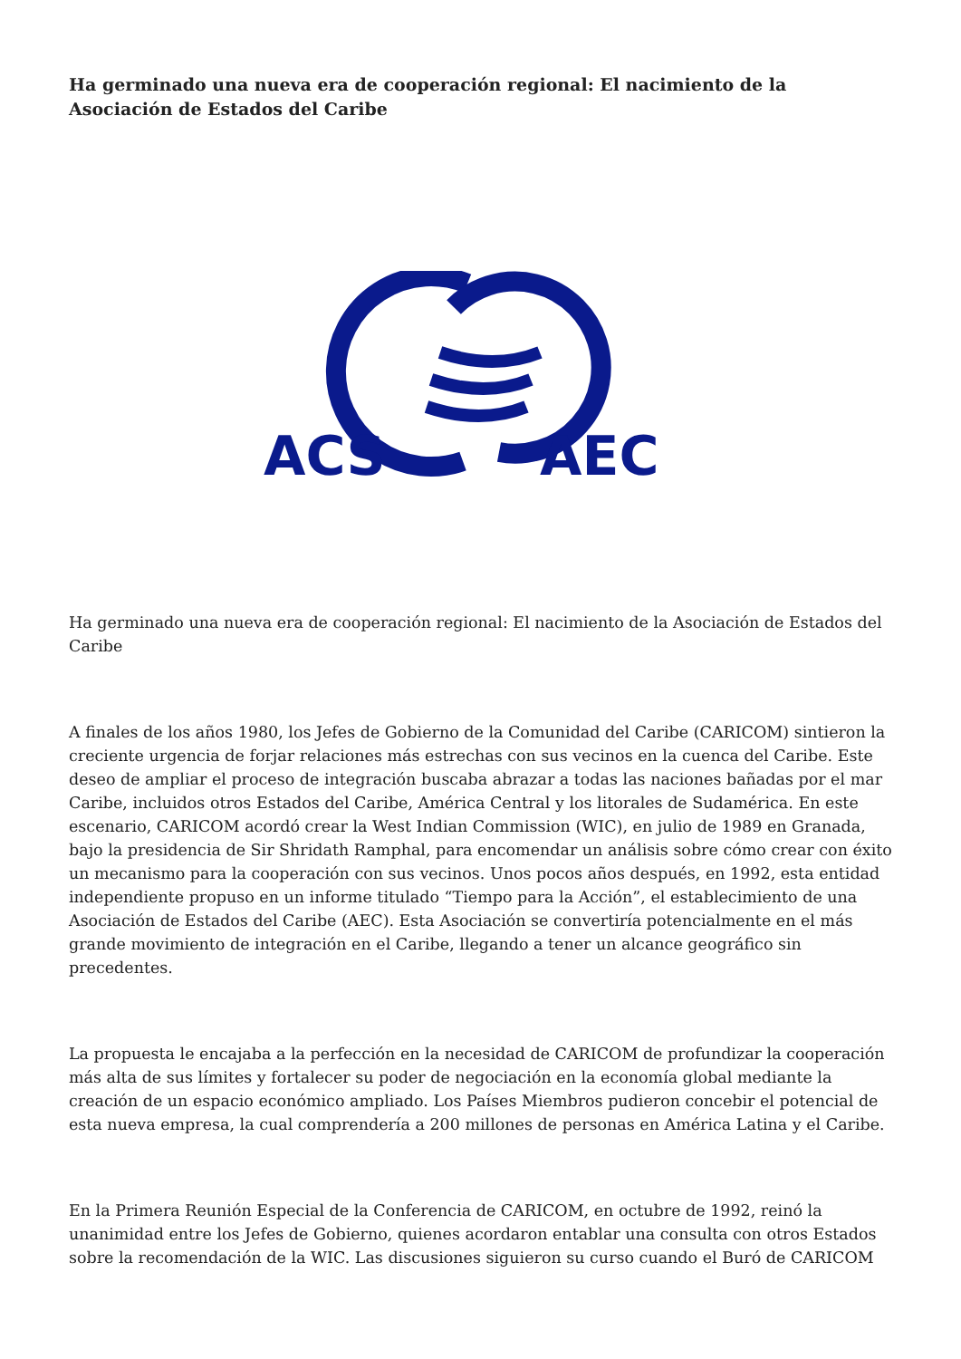Ha germinado una nueva era de cooperación regional: El nacimiento de la Asociación de Estados del Caribe
ACS
AEC
Ha germinado una nueva era de cooperación regional: El nacimiento de la Asociación de Estados del Caribe
A finales de los años 1980, los Jefes de Gobierno de la Comunidad del Caribe (CARICOM) sintieron la creciente urgencia de forjar relaciones más estrechas con sus vecinos en la cuenca del Caribe. Este deseo de ampliar el proceso de integración buscaba abrazar a todas las naciones bañadas por el mar Caribe, incluidos otros Estados del Caribe, América Central y los litorales de Sudamérica. En este escenario, CARICOM acordó crear la West Indian Commission (WIC), en julio de 1989 en Granada, bajo la presidencia de Sir Shridath Ramphal, para encomendar un análisis sobre cómo crear con éxito un mecanismo para la cooperación con sus vecinos. Unos pocos años después, en 1992, esta entidad independiente propuso en un informe titulado “Tiempo para la Acción”, el establecimiento de una Asociación de Estados del Caribe (AEC). Esta Asociación se convertiría potencialmente en el más grande movimiento de integración en el Caribe, llegando a tener un alcance geográfico sin precedentes.
La propuesta le encajaba a la perfección en la necesidad de CARICOM de profundizar la cooperación más alta de sus límites y fortalecer su poder de negociación en la economía global mediante la creación de un espacio económico ampliado. Los Países Miembros pudieron concebir el potencial de esta nueva empresa, la cual comprendería a 200 millones de personas en América Latina y el Caribe.
En la Primera Reunión Especial de la Conferencia de CARICOM, en octubre de 1992, reinó la unanimidad entre los Jefes de Gobierno, quienes acordaron entablar una consulta con otros Estados sobre la recomendación de la WIC. Las discusiones siguieron su curso cuando el Buró de CARICOM